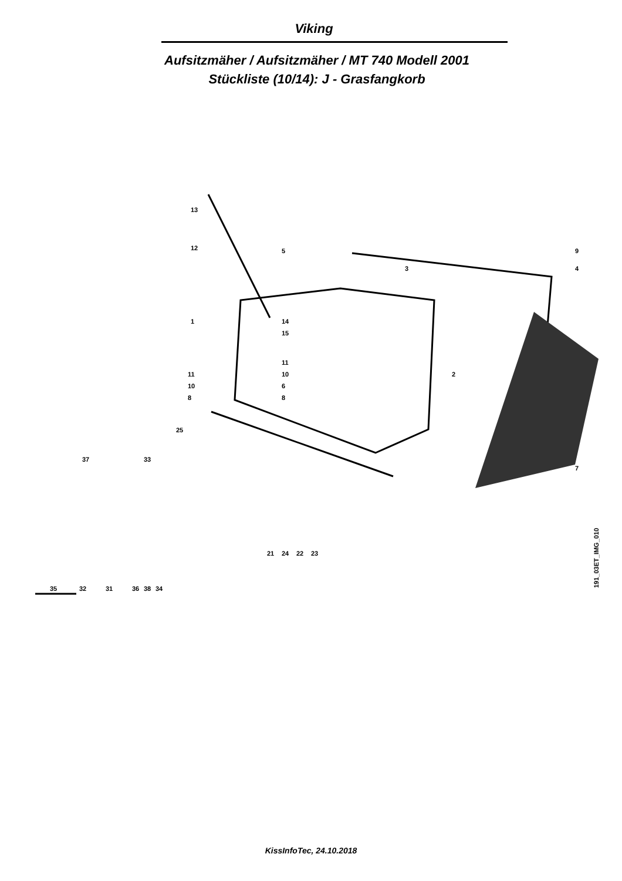Viking
Aufsitzmäher / Aufsitzmäher / MT 740 Modell 2001
Stückliste (10/14): J - Grasfangkorb
13
12
5
3
9
4
1
14
15
11
10
6
8
11
10
8
2
25
7
37
33
21
24
22
23
35
32
31
36
38
34
191_03ET_IMG_010
KissInfoTec, 24.10.2018